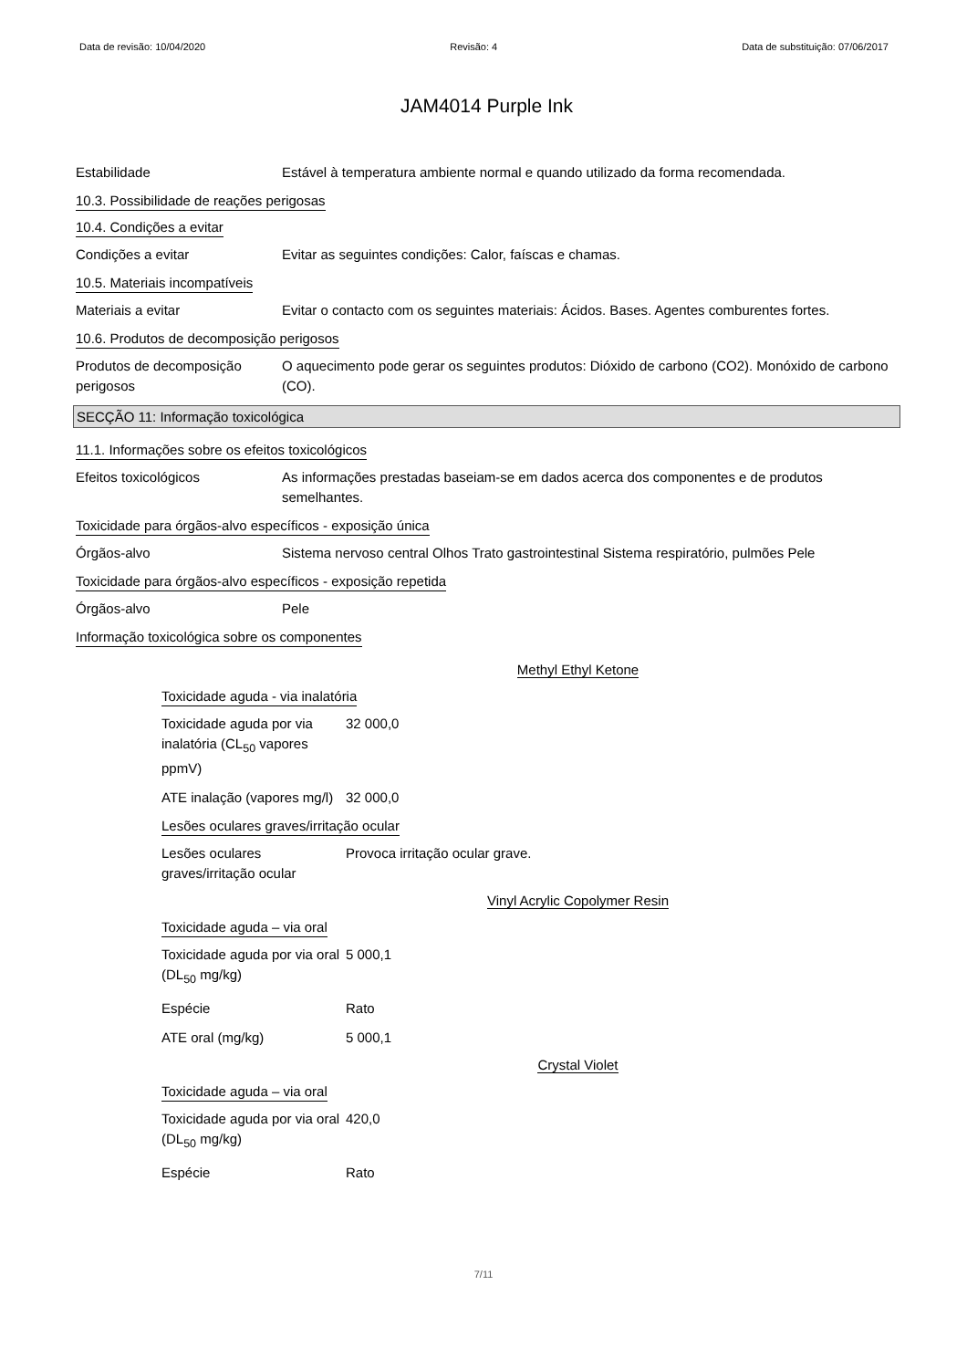Data de revisão: 10/04/2020 Revisão: 4 Data de substituição: 07/06/2017
JAM4014 Purple Ink
Estabilidade Estável à temperatura ambiente normal e quando utilizado da forma recomendada.
10.3. Possibilidade de reações perigosas
10.4. Condições a evitar
Condições a evitar Evitar as seguintes condições: Calor, faíscas e chamas.
10.5. Materiais incompatíveis
Materiais a evitar Evitar o contacto com os seguintes materiais: Ácidos. Bases. Agentes comburentes fortes.
10.6. Produtos de decomposição perigosos
Produtos de decomposição perigosos
O aquecimento pode gerar os seguintes produtos: Dióxido de carbono (CO2). Monóxido de carbono (CO).
SECÇÃO 11: Informação toxicológica
11.1. Informações sobre os efeitos toxicológicos
Efeitos toxicológicos As informações prestadas baseiam-se em dados acerca dos componentes e de produtos semelhantes.
Toxicidade para órgãos-alvo específicos - exposição única
Órgãos-alvo Sistema nervoso central Olhos Trato gastrointestinal Sistema respiratório, pulmões Pele
Toxicidade para órgãos-alvo específicos - exposição repetida
Órgãos-alvo Pele
Informação toxicológica sobre os componentes
Methyl Ethyl Ketone
Toxicidade aguda - via inalatória
Toxicidade aguda por via inalatória (CL<sub>50</sub> vapores ppmV)
32 000,0
ATE inalação (vapores mg/l)
32 000,0
Lesões oculares graves/irritação ocular
Lesões oculares graves/irritação ocular
Provoca irritação ocular grave.
Vinyl Acrylic Copolymer Resin
Toxicidade aguda – via oral
Toxicidade aguda por via oral (DL<sub>50</sub> mg/kg)
5 000,1
Espécie Rato
ATE oral (mg/kg) 5 000,1
Crystal Violet
Toxicidade aguda – via oral
Toxicidade aguda por via oral (DL<sub>50</sub> mg/kg)
420,0
Espécie Rato
7/11